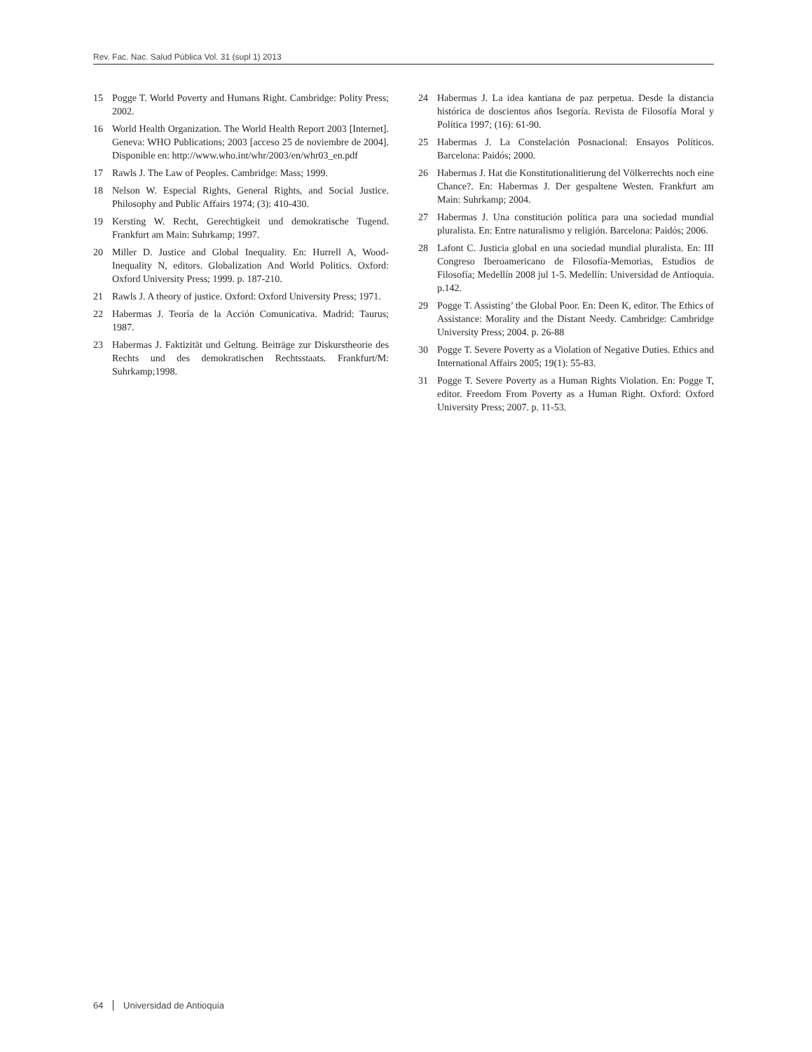Rev. Fac. Nac. Salud Pública Vol. 31 (supl 1) 2013
15 Pogge T. World Poverty and Humans Right. Cambridge: Polity Press; 2002.
16 World Health Organization. The World Health Report 2003 [Internet]. Geneva: WHO Publications; 2003 [acceso 25 de noviembre de 2004]. Disponible en: http://www.who.int/whr/2003/en/whr03_en.pdf
17 Rawls J. The Law of Peoples. Cambridge: Mass; 1999.
18 Nelson W. Especial Rights, General Rights, and Social Justice. Philosophy and Public Affairs 1974; (3): 410-430.
19 Kersting W. Recht, Gerechtigkeit und demokratische Tugend. Frankfurt am Main: Suhrkamp; 1997.
20 Miller D. Justice and Global Inequality. En: Hurrell A, Wood-Inequality N, editors. Globalization And World Politics. Oxford: Oxford University Press; 1999. p. 187-210.
21 Rawls J. A theory of justice. Oxford: Oxford University Press; 1971.
22 Habermas J. Teoría de la Acción Comunicativa. Madrid: Taurus; 1987.
23 Habermas J. Faktizität und Geltung. Beiträge zur Diskurstheorie des Rechts und des demokratischen Rechtsstaats. Frankfurt/M: Suhrkamp;1998.
24 Habermas J. La idea kantiana de paz perpetua. Desde la distancia histórica de doscientos años Isegoría. Revista de Filosofía Moral y Política 1997; (16): 61-90.
25 Habermas J. La Constelación Posnacional: Ensayos Políticos. Barcelona: Paidós; 2000.
26 Habermas J. Hat die Konstitutionalitierung del Völkerrechts noch eine Chance?. En: Habermas J. Der gespaltene Westen. Frankfurt am Main: Suhrkamp; 2004.
27 Habermas J. Una constitución política para una sociedad mundial pluralista. En: Entre naturalismo y religión. Barcelona: Paidós; 2006.
28 Lafont C. Justicia global en una sociedad mundial pluralista. En: III Congreso Iberoamericano de Filosofía-Memorias, Estudios de Filosofía; Medellín 2008 jul 1-5. Medellín: Universidad de Antioquia. p.142.
29 Pogge T. Assisting’ the Global Poor. En: Deen K, editor. The Ethics of Assistance: Morality and the Distant Needy. Cambridge: Cambridge University Press; 2004. p. 26-88
30 Pogge T. Severe Poverty as a Violation of Negative Duties. Ethics and International Affairs 2005; 19(1): 55-83.
31 Pogge T. Severe Poverty as a Human Rights Violation. En: Pogge T, editor. Freedom From Poverty as a Human Right. Oxford: Oxford University Press; 2007. p. 11-53.
64 Universidad de Antioquia